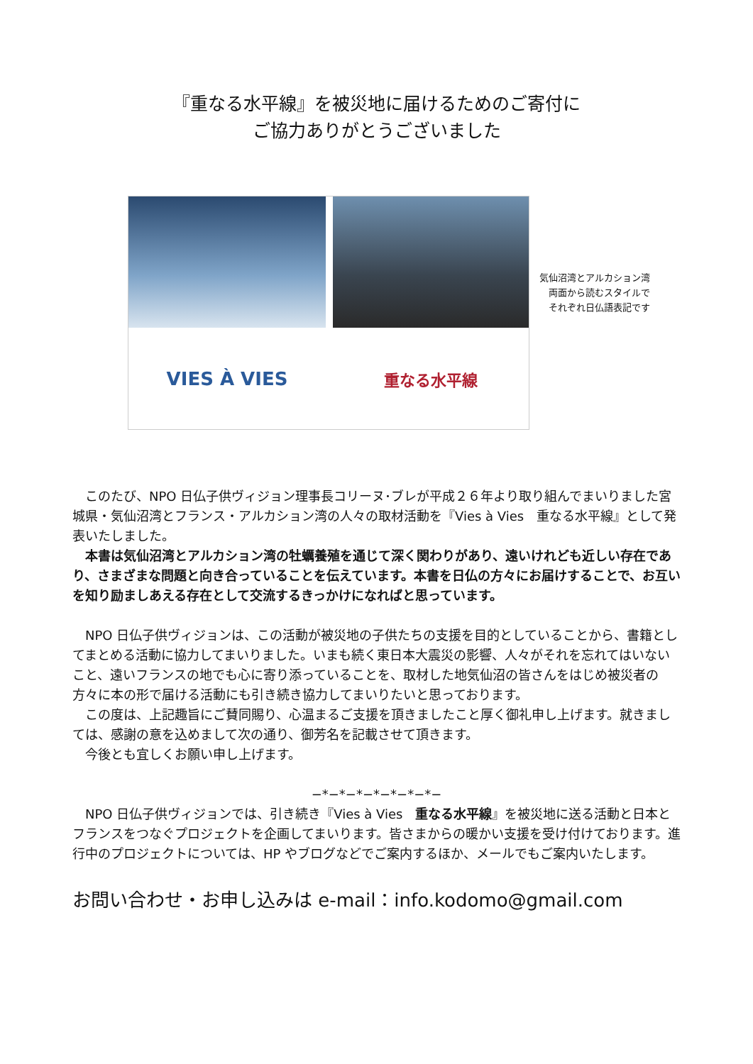『重なる水平線』を被災地に届けるためのご寄付に
ご協力ありがとうございました
VIES À VIES
重なる水平線
気仙沼湾とアルカション湾
両面から読むスタイルで
それぞれ日仏語表記です
　このたび、NPO 日仏子供ヴィジョン理事長コリーヌ･ブレが平成２６年より取り組んでまいりました宮城県・気仙沼湾とフランス・アルカション湾の人々の取材活動を『Vies à Vies　重なる水平線』として発表いたしました。
　本書は気仙沼湾とアルカション湾の牡蠣養殖を通じて深く関わりがあり、遠いけれども近しい存在であり、さまざまな問題と向き合っていることを伝えています。本書を日仏の方々にお届けすることで、お互いを知り励ましあえる存在として交流するきっかけになればと思っています。
　NPO 日仏子供ヴィジョンは、この活動が被災地の子供たちの支援を目的としていることから、書籍としてまとめる活動に協力してまいりました。いまも続く東日本大震災の影響、人々がそれを忘れてはいないこと、遠いフランスの地でも心に寄り添っていることを、取材した地気仙沼の皆さんをはじめ被災者の方々に本の形で届ける活動にも引き続き協力してまいりたいと思っております。
　この度は、上記趣旨にご賛同賜り、心温まるご支援を頂きましたこと厚く御礼申し上げます。就きましては、感謝の意を込めまして次の通り、御芳名を記載させて頂きます。
　今後とも宜しくお願い申し上げます。
−*−*−*−*−*−*−*−
　NPO 日仏子供ヴィジョンでは、引き続き『Vies à Vies　重なる水平線』を被災地に送る活動と日本とフランスをつなぐプロジェクトを企画してまいります。皆さまからの暖かい支援を受け付けております。進行中のプロジェクトについては、HP やブログなどでご案内するほか、メールでもご案内いたします。
お問い合わせ・お申し込みは e-mail：info.kodomo@gmail.com